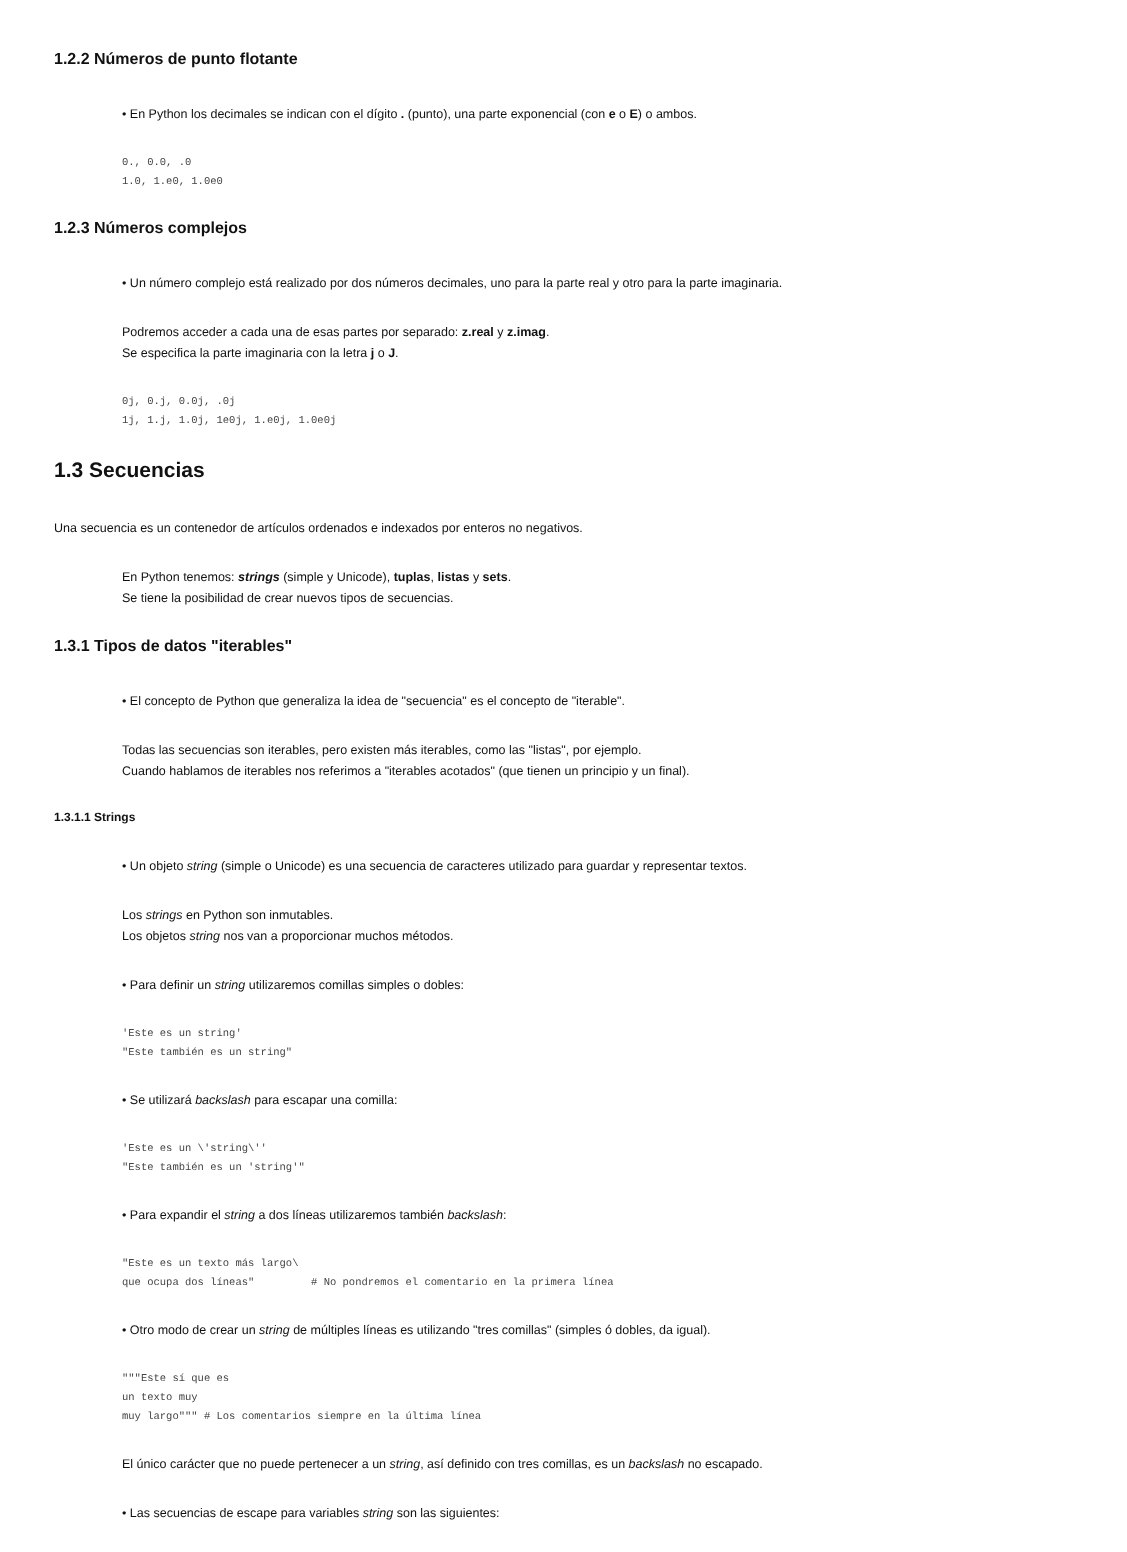1.2.2 Números de punto flotante
• En Python los decimales se indican con el dígito . (punto), una parte exponencial (con e o E) o ambos.
0., 0.0, .0
1.0, 1.e0, 1.0e0
1.2.3 Números complejos
• Un número complejo está realizado por dos números decimales, uno para la parte real y otro para la parte imaginaria.
Podremos acceder a cada una de esas partes por separado: z.real y z.imag.
Se especifica la parte imaginaria con la letra j o J.
0j, 0.j, 0.0j, .0j
1j, 1.j, 1.0j, 1e0j, 1.e0j, 1.0e0j
1.3 Secuencias
Una secuencia es un contenedor de artículos ordenados e indexados por enteros no negativos.
En Python tenemos: strings (simple y Unicode), tuplas, listas y sets.
Se tiene la posibilidad de crear nuevos tipos de secuencias.
1.3.1 Tipos de datos "iterables"
• El concepto de Python que generaliza la idea de "secuencia" es el concepto de "iterable".
Todas las secuencias son iterables, pero existen más iterables, como las "listas", por ejemplo.
Cuando hablamos de iterables nos referimos a "iterables acotados" (que tienen un principio y un final).
1.3.1.1 Strings
• Un objeto string (simple o Unicode) es una secuencia de caracteres utilizado para guardar y representar textos.
Los strings en Python son inmutables.
Los objetos string nos van a proporcionar muchos métodos.
• Para definir un string utilizaremos comillas simples o dobles:
'Este es un string'
"Este también es un string"
• Se utilizará backslash para escapar una comilla:
'Este es un \'string\''
"Este también es un 'string'"
• Para expandir el string a dos líneas utilizaremos también backslash:
"Este es un texto más largo\
que ocupa dos líneas"         # No pondremos el comentario en la primera línea
• Otro modo de crear un string de múltiples líneas es utilizando "tres comillas" (simples ó dobles, da igual).
"""Este sí que es
un texto muy
muy largo""" # Los comentarios siempre en la última línea
El único carácter que no puede pertenecer a un string, así definido con tres comillas, es un backslash no escapado.
• Las secuencias de escape para variables string son las siguientes: